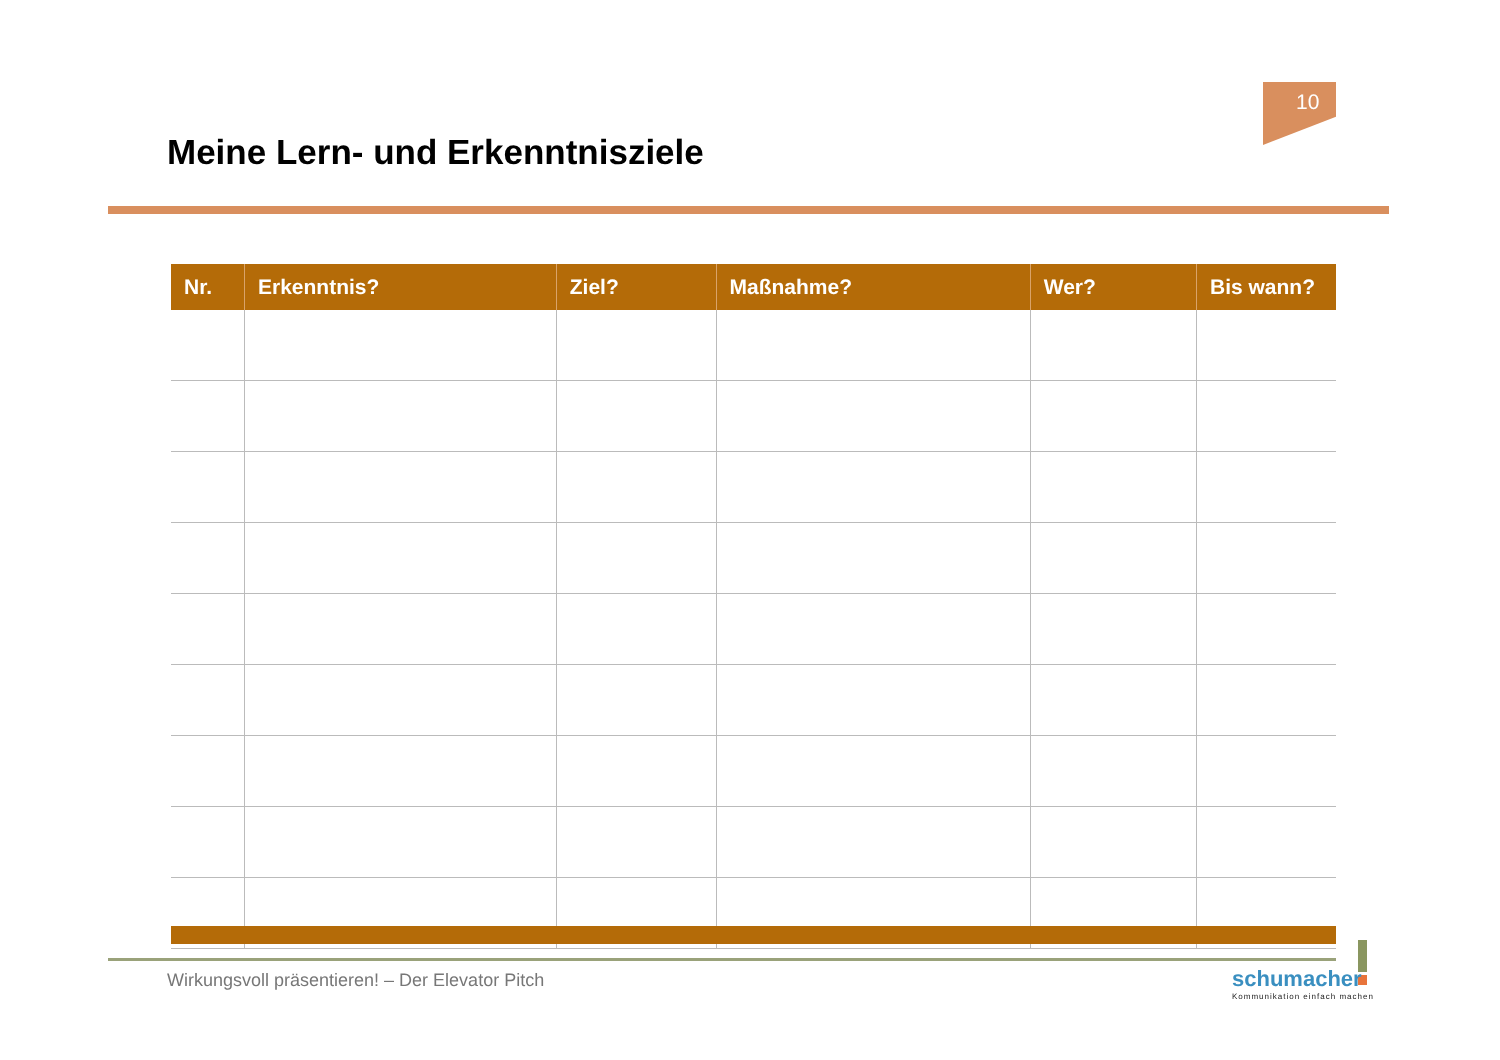10
Meine Lern- und Erkenntnisziele
| Nr. | Erkenntnis? | Ziel? | Maßnahme? | Wer? | Bis wann? |
| --- | --- | --- | --- | --- | --- |
Wirkungsvoll präsentieren! – Der Elevator Pitch
schumacher
Kommunikation einfach machen